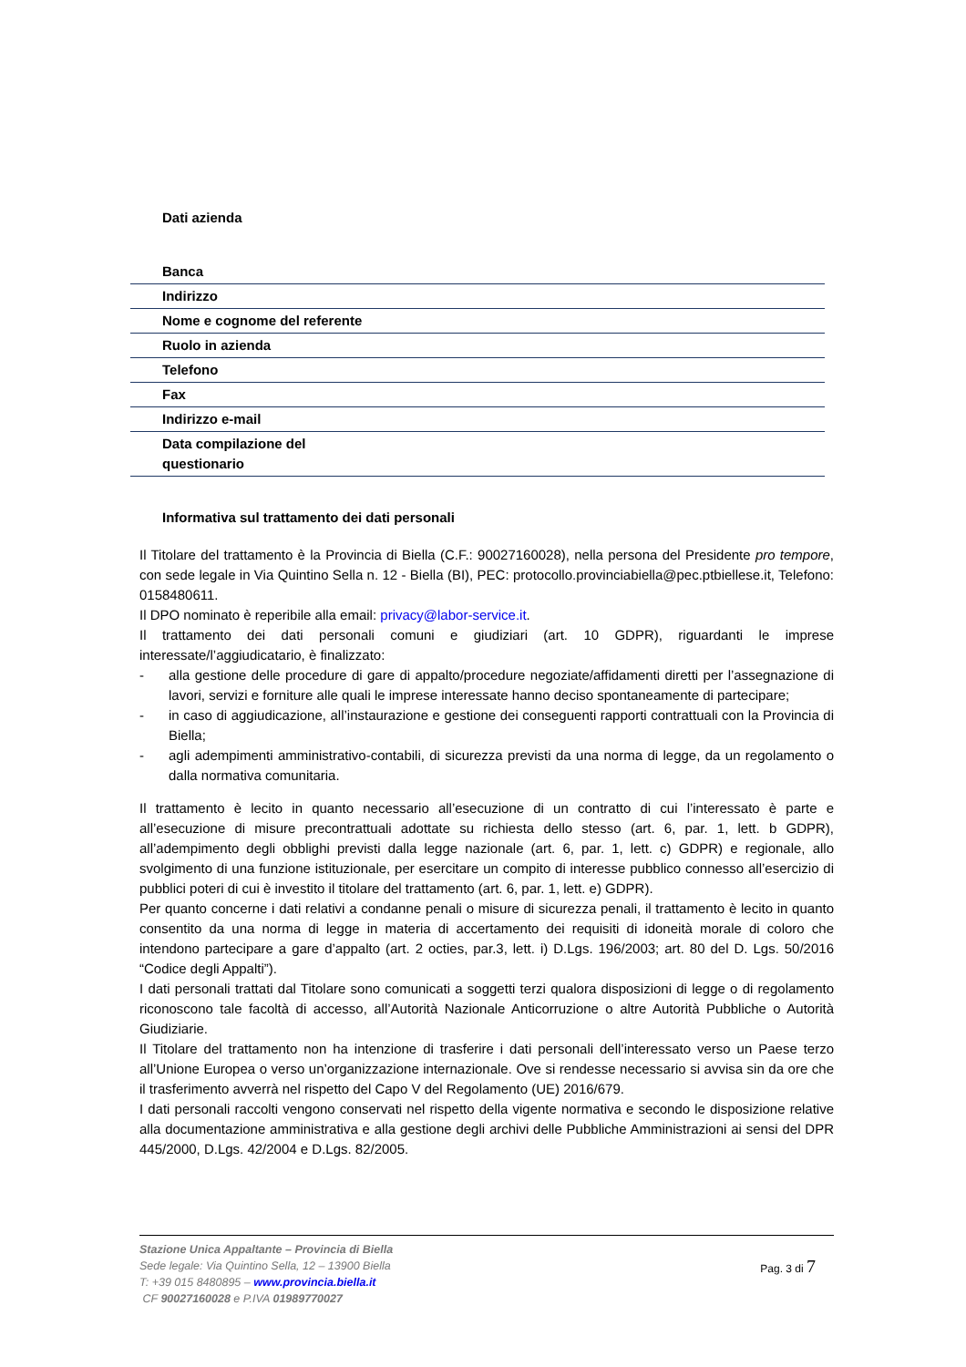Dati azienda
| Banca | |
| Indirizzo | |
| Nome e cognome del referente | |
| Ruolo in azienda | |
| Telefono | |
| Fax | |
| Indirizzo e-mail | |
| Data compilazione del questionario | |
Informativa sul trattamento dei dati personali
Il Titolare del trattamento è la Provincia di Biella (C.F.: 90027160028), nella persona del Presidente pro tempore, con sede legale in Via Quintino Sella n. 12 - Biella (BI), PEC: protocollo.provinciabiella@pec.ptbiellese.it, Telefono: 0158480611.
Il DPO nominato è reperibile alla email: privacy@labor-service.it.
Il trattamento dei dati personali comuni e giudiziari (art. 10 GDPR), riguardanti le imprese interessate/l’aggiudicatario, è finalizzato:
- alla gestione delle procedure di gare di appalto/procedure negoziate/affidamenti diretti per l’assegnazione di lavori, servizi e forniture alle quali le imprese interessate hanno deciso spontaneamente di partecipare;
- in caso di aggiudicazione, all’instaurazione e gestione dei conseguenti rapporti contrattuali con la Provincia di Biella;
- agli adempimenti amministrativo-contabili, di sicurezza previsti da una norma di legge, da un regolamento o dalla normativa comunitaria.
Il trattamento è lecito in quanto necessario all’esecuzione di un contratto di cui l’interessato è parte e all’esecuzione di misure precontrattuali adottate su richiesta dello stesso (art. 6, par. 1, lett. b GDPR), all’adempimento degli obblighi previsti dalla legge nazionale (art. 6, par. 1, lett. c) GDPR) e regionale, allo svolgimento di una funzione istituzionale, per esercitare un compito di interesse pubblico connesso all’esercizio di pubblici poteri di cui è investito il titolare del trattamento (art. 6, par. 1, lett. e) GDPR).
Per quanto concerne i dati relativi a condanne penali o misure di sicurezza penali, il trattamento è lecito in quanto consentito da una norma di legge in materia di accertamento dei requisiti di idoneità morale di coloro che intendono partecipare a gare d’appalto (art. 2 octies, par.3, lett. i) D.Lgs. 196/2003; art. 80 del D. Lgs. 50/2016 “Codice degli Appalti”).
I dati personali trattati dal Titolare sono comunicati a soggetti terzi qualora disposizioni di legge o di regolamento riconoscono tale facoltà di accesso, all’Autorità Nazionale Anticorruzione o altre Autorità Pubbliche o Autorità Giudiziarie.
Il Titolare del trattamento non ha intenzione di trasferire i dati personali dell’interessato verso un Paese terzo all’Unione Europea o verso un’organizzazione internazionale. Ove si rendesse necessario si avvisa sin da ore che il trasferimento avverrà nel rispetto del Capo V del Regolamento (UE) 2016/679.
I dati personali raccolti vengono conservati nel rispetto della vigente normativa e secondo le disposizione relative alla documentazione amministrativa e alla gestione degli archivi delle Pubbliche Amministrazioni ai sensi del DPR 445/2000, D.Lgs. 42/2004 e D.Lgs. 82/2005.
Stazione Unica Appaltante – Provincia di Biella
Sede legale: Via Quintino Sella, 12 – 13900 Biella
T: +39 015 8480895 – www.provincia.biella.it
CF 90027160028 e P.IVA 01989770027
Pag. 3 di 7